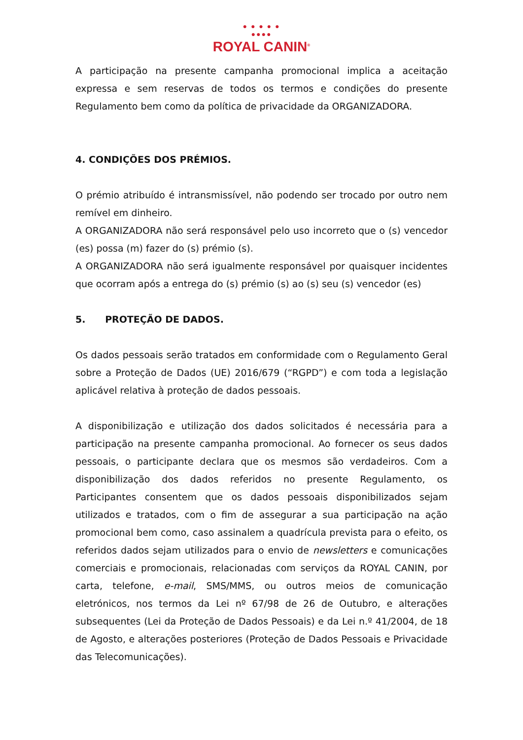● ● ● ● ●
●●●●
ROYAL CANIN<sup>®</sup>
A participação na presente campanha promocional implica a aceitação expressa e sem reservas de todos os termos e condições do presente Regulamento bem como da política de privacidade da ORGANIZADORA.
4. CONDIÇÕES DOS PRÉMIOS.
O prémio atribuído é intransmissível, não podendo ser trocado por outro nem remível em dinheiro.
A ORGANIZADORA não será responsável pelo uso incorreto que o (s) vencedor (es) possa (m) fazer do (s) prémio (s).
A ORGANIZADORA não será igualmente responsável por quaisquer incidentes que ocorram após a entrega do (s) prémio (s) ao (s) seu (s) vencedor (es)
5. PROTEÇÃO DE DADOS.
Os dados pessoais serão tratados em conformidade com o Regulamento Geral sobre a Proteção de Dados (UE) 2016/679 (“RGPD”) e com toda a legislação aplicável relativa à proteção de dados pessoais.
A disponibilização e utilização dos dados solicitados é necessária para a participação na presente campanha promocional. Ao fornecer os seus dados pessoais, o participante declara que os mesmos são verdadeiros. Com a disponibilização dos dados referidos no presente Regulamento, os Participantes consentem que os dados pessoais disponibilizados sejam utilizados e tratados, com o fim de assegurar a sua participação na ação promocional bem como, caso assinalem a quadrícula prevista para o efeito, os referidos dados sejam utilizados para o envio de newsletters e comunicações comerciais e promocionais, relacionadas com serviços da ROYAL CANIN, por carta, telefone, e-mail, SMS/MMS, ou outros meios de comunicação eletrónicos, nos termos da Lei nº 67/98 de 26 de Outubro, e alterações subsequentes (Lei da Proteção de Dados Pessoais) e da Lei n.º 41/2004, de 18 de Agosto, e alterações posteriores (Proteção de Dados Pessoais e Privacidade das Telecomunicações).